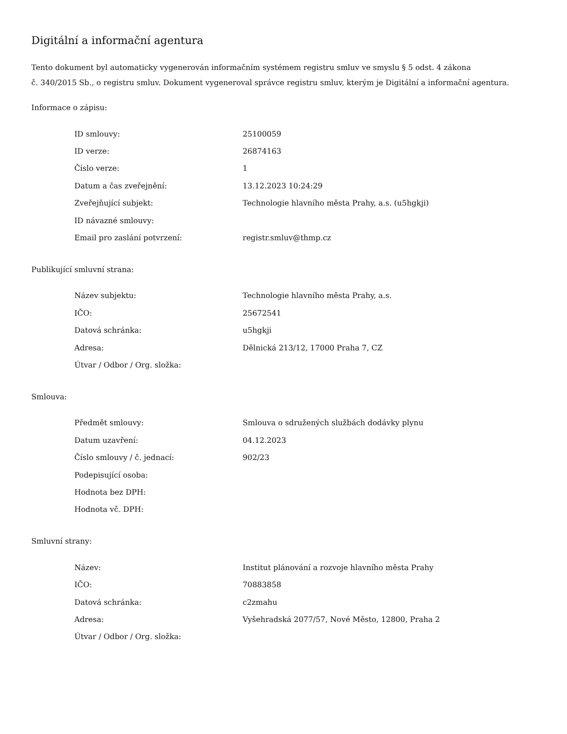Digitální a informační agentura
Tento dokument byl automaticky vygenerován informačním systémem registru smluv ve smyslu § 5 odst. 4 zákona
č. 340/2015 Sb., o registru smluv. Dokument vygeneroval správce registru smluv, kterým je Digitální a informační agentura.
Informace o zápisu:
| ID smlouvy: | 25100059 |
| ID verze: | 26874163 |
| Číslo verze: | 1 |
| Datum a čas zveřejnění: | 13.12.2023 10:24:29 |
| Zveřejňující subjekt: | Technologie hlavního města Prahy, a.s. (u5hgkji) |
| ID návazné smlouvy: | |
| Email pro zaslání potvrzení: | registr.smluv@thmp.cz |
Publikující smluvní strana:
| Název subjektu: | Technologie hlavního města Prahy, a.s. |
| IČO: | 25672541 |
| Datová schránka: | u5hgkji |
| Adresa: | Dělnická 213/12, 17000 Praha 7, CZ |
| Útvar / Odbor / Org. složka: | |
Smlouva:
| Předmět smlouvy: | Smlouva o sdružených službách dodávky plynu |
| Datum uzavření: | 04.12.2023 |
| Číslo smlouvy / č. jednací: | 902/23 |
| Podepisující osoba: | |
| Hodnota bez DPH: | |
| Hodnota vč. DPH: | |
Smluvní strany:
| Název: | Institut plánování a rozvoje hlavního města Prahy |
| IČO: | 70883858 |
| Datová schránka: | c2zmahu |
| Adresa: | Vyšehradská 2077/57, Nové Město, 12800, Praha 2 |
| Útvar / Odbor / Org. složka: | |